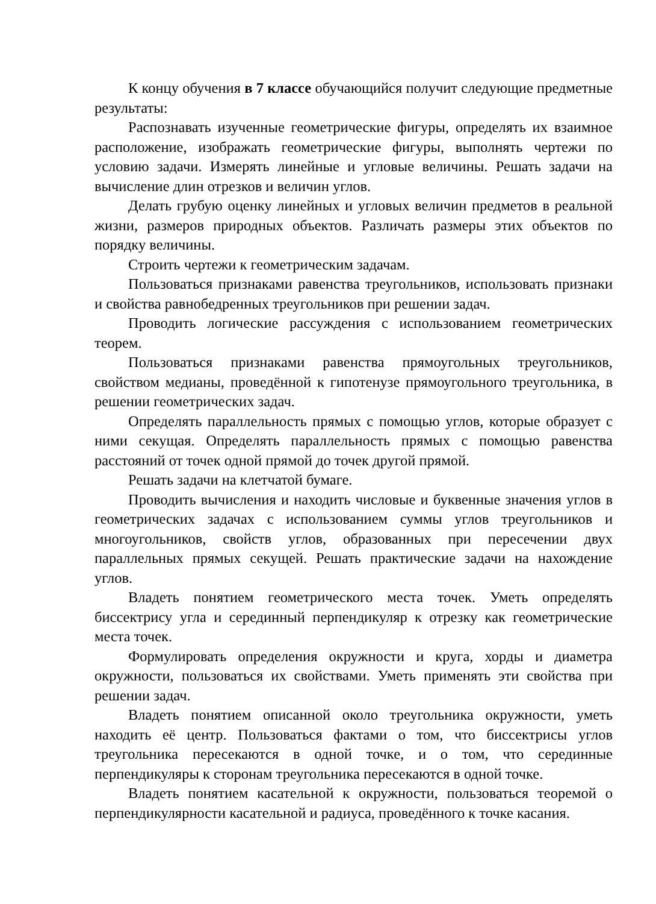К концу обучения в 7 классе обучающийся получит следующие предметные результаты:
Распознавать изученные геометрические фигуры, определять их взаимное расположение, изображать геометрические фигуры, выполнять чертежи по условию задачи. Измерять линейные и угловые величины. Решать задачи на вычисление длин отрезков и величин углов.
Делать грубую оценку линейных и угловых величин предметов в реальной жизни, размеров природных объектов. Различать размеры этих объектов по порядку величины.
Строить чертежи к геометрическим задачам.
Пользоваться признаками равенства треугольников, использовать признаки и свойства равнобедренных треугольников при решении задач.
Проводить логические рассуждения с использованием геометрических теорем.
Пользоваться признаками равенства прямоугольных треугольников, свойством медианы, проведённой к гипотенузе прямоугольного треугольника, в решении геометрических задач.
Определять параллельность прямых с помощью углов, которые образует с ними секущая. Определять параллельность прямых с помощью равенства расстояний от точек одной прямой до точек другой прямой.
Решать задачи на клетчатой бумаге.
Проводить вычисления и находить числовые и буквенные значения углов в геометрических задачах с использованием суммы углов треугольников и многоугольников, свойств углов, образованных при пересечении двух параллельных прямых секущей. Решать практические задачи на нахождение углов.
Владеть понятием геометрического места точек. Уметь определять биссектрису угла и серединный перпендикуляр к отрезку как геометрические места точек.
Формулировать определения окружности и круга, хорды и диаметра окружности, пользоваться их свойствами. Уметь применять эти свойства при решении задач.
Владеть понятием описанной около треугольника окружности, уметь находить её центр. Пользоваться фактами о том, что биссектрисы углов треугольника пересекаются в одной точке, и о том, что серединные перпендикуляры к сторонам треугольника пересекаются в одной точке.
Владеть понятием касательной к окружности, пользоваться теоремой о перпендикулярности касательной и радиуса, проведённого к точке касания.